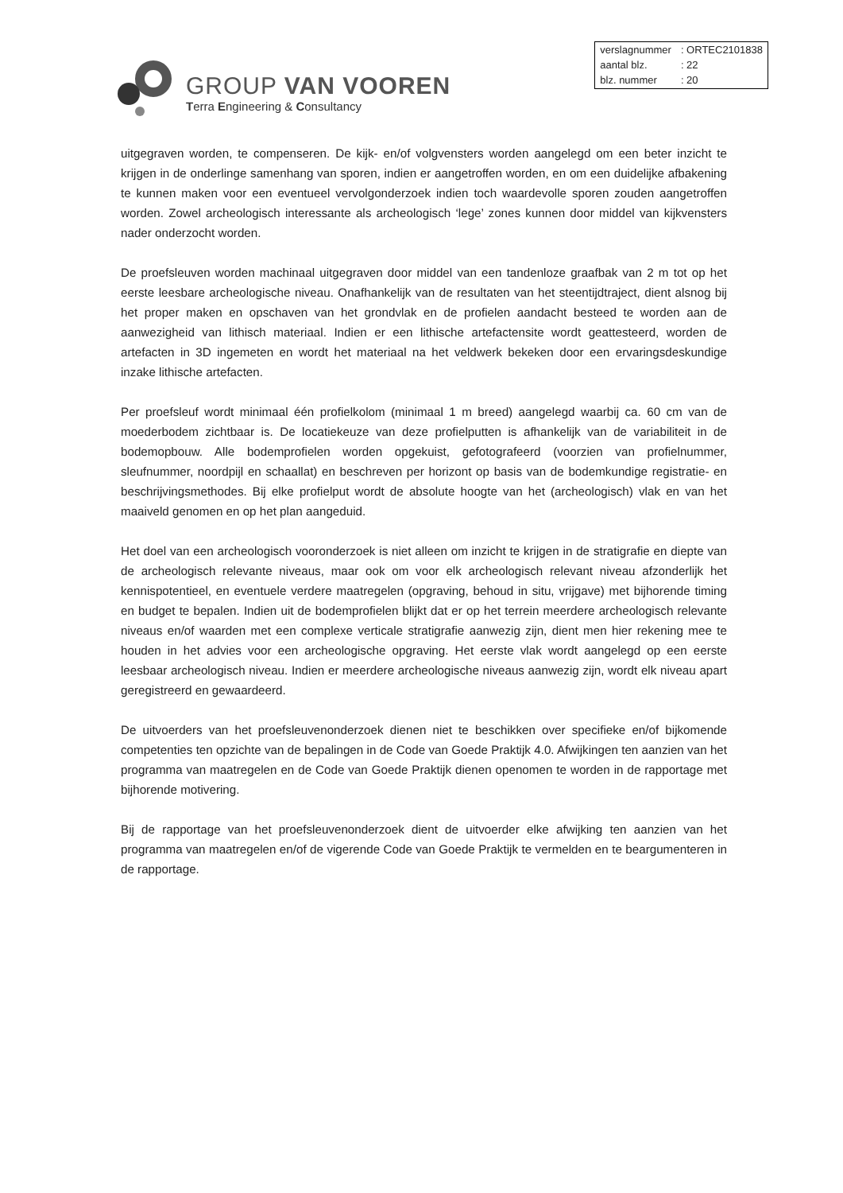GROUP VAN VOOREN
Terra Engineering & Consultancy
| verslagnummer | : ORTEC2101838 |
| aantal blz. | : 22 |
| blz. nummer | : 20 |
uitgegraven worden, te compenseren. De kijk- en/of volgvensters worden aangelegd om een beter inzicht te krijgen in de onderlinge samenhang van sporen, indien er aangetroffen worden, en om een duidelijke afbakening te kunnen maken voor een eventueel vervolgonderzoek indien toch waardevolle sporen zouden aangetroffen worden. Zowel archeologisch interessante als archeologisch ‘lege’ zones kunnen door middel van kijkvensters nader onderzocht worden.
De proefsleuven worden machinaal uitgegraven door middel van een tandenloze graafbak van 2 m tot op het eerste leesbare archeologische niveau. Onafhankelijk van de resultaten van het steentijdtraject, dient alsnog bij het proper maken en opschaven van het grondvlak en de profielen aandacht besteed te worden aan de aanwezigheid van lithisch materiaal. Indien er een lithische artefactensite wordt geattesteerd, worden de artefacten in 3D ingemeten en wordt het materiaal na het veldwerk bekeken door een ervaringsdeskundige inzake lithische artefacten.
Per proefsleuf wordt minimaal één profielkolom (minimaal 1 m breed) aangelegd waarbij ca. 60 cm van de moederbodem zichtbaar is. De locatiekeuze van deze profielputten is afhankelijk van de variabiliteit in de bodemopbouw. Alle bodemprofielen worden opgekuist, gefotografeerd (voorzien van profielnummer, sleufnummer, noordpijl en schaallat) en beschreven per horizont op basis van de bodemkundige registratie- en beschrijvingsmethodes. Bij elke profielput wordt de absolute hoogte van het (archeologisch) vlak en van het maaiveld genomen en op het plan aangeduid.
Het doel van een archeologisch vooronderzoek is niet alleen om inzicht te krijgen in de stratigrafie en diepte van de archeologisch relevante niveaus, maar ook om voor elk archeologisch relevant niveau afzonderlijk het kennispotentieel, en eventuele verdere maatregelen (opgraving, behoud in situ, vrijgave) met bijhorende timing en budget te bepalen. Indien uit de bodemprofielen blijkt dat er op het terrein meerdere archeologisch relevante niveaus en/of waarden met een complexe verticale stratigrafie aanwezig zijn, dient men hier rekening mee te houden in het advies voor een archeologische opgraving. Het eerste vlak wordt aangelegd op een eerste leesbaar archeologisch niveau. Indien er meerdere archeologische niveaus aanwezig zijn, wordt elk niveau apart geregistreerd en gewaardeerd.
De uitvoerders van het proefsleuvenonderzoek dienen niet te beschikken over specifieke en/of bijkomende competenties ten opzichte van de bepalingen in de Code van Goede Praktijk 4.0. Afwijkingen ten aanzien van het programma van maatregelen en de Code van Goede Praktijk dienen openomen te worden in de rapportage met bijhorende motivering.
Bij de rapportage van het proefsleuvenonderzoek dient de uitvoerder elke afwijking ten aanzien van het programma van maatregelen en/of de vigerende Code van Goede Praktijk te vermelden en te beargumenteren in de rapportage.